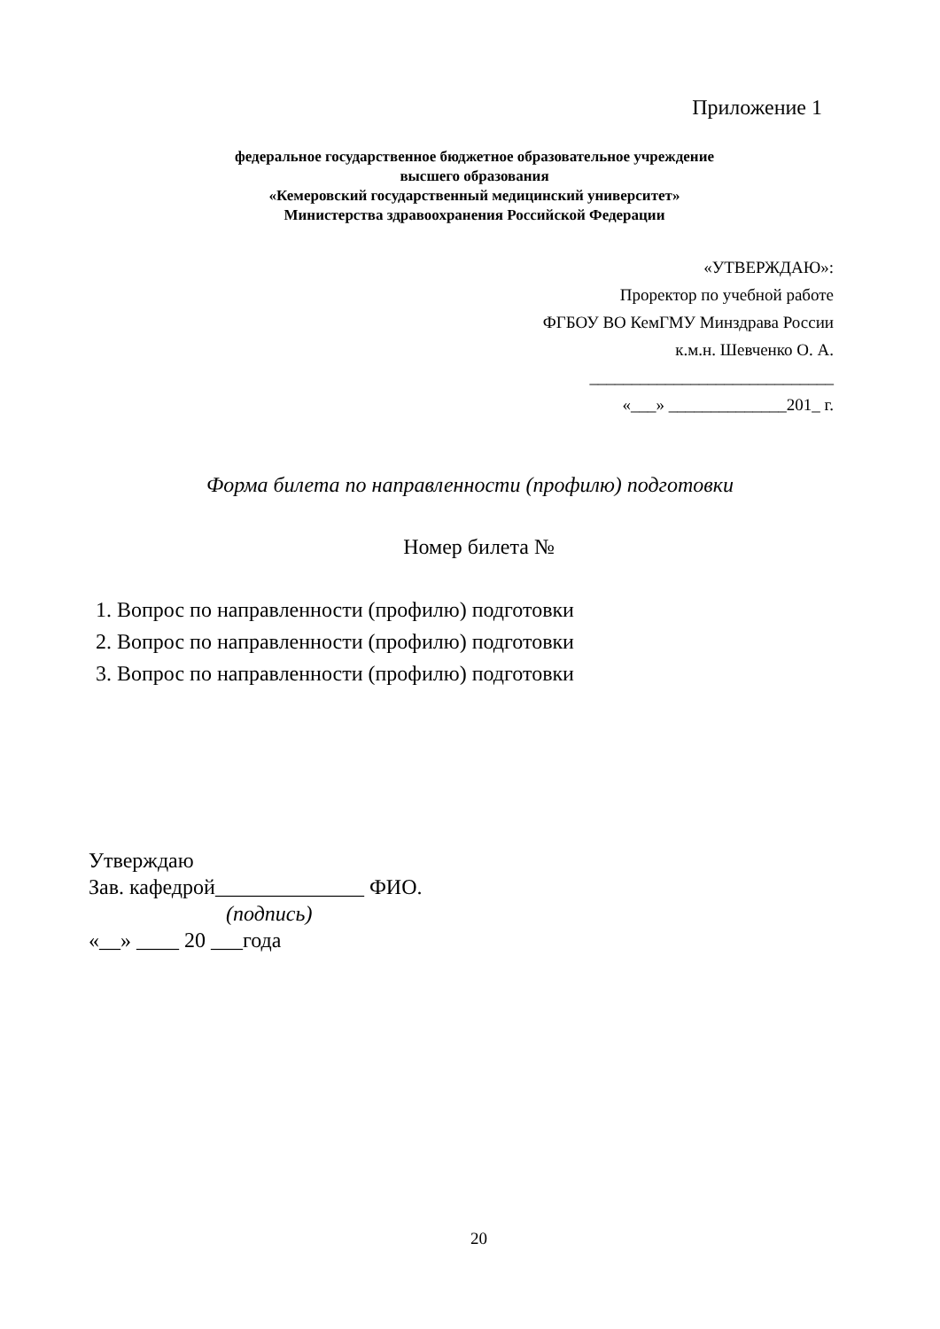Приложение 1
федеральное государственное бюджетное образовательное учреждение
высшего образования
«Кемеровский государственный медицинский университет»
Министерства здравоохранения Российской Федерации
«УТВЕРЖДАЮ»:
Проректор по учебной работе
ФГБОУ ВО КемГМУ Минздрава России
к.м.н. Шевченко О. А.
_____________________________
«___» ______________201_ г.
Форма билета по направленности (профилю) подготовки
Номер билета №
1. Вопрос по направленности (профилю) подготовки
2. Вопрос по направленности (профилю) подготовки
3. Вопрос по направленности (профилю) подготовки
Утверждаю
Зав. кафедрой______________ ФИО.
(подпись)
«__» ____ 20 ___года
20